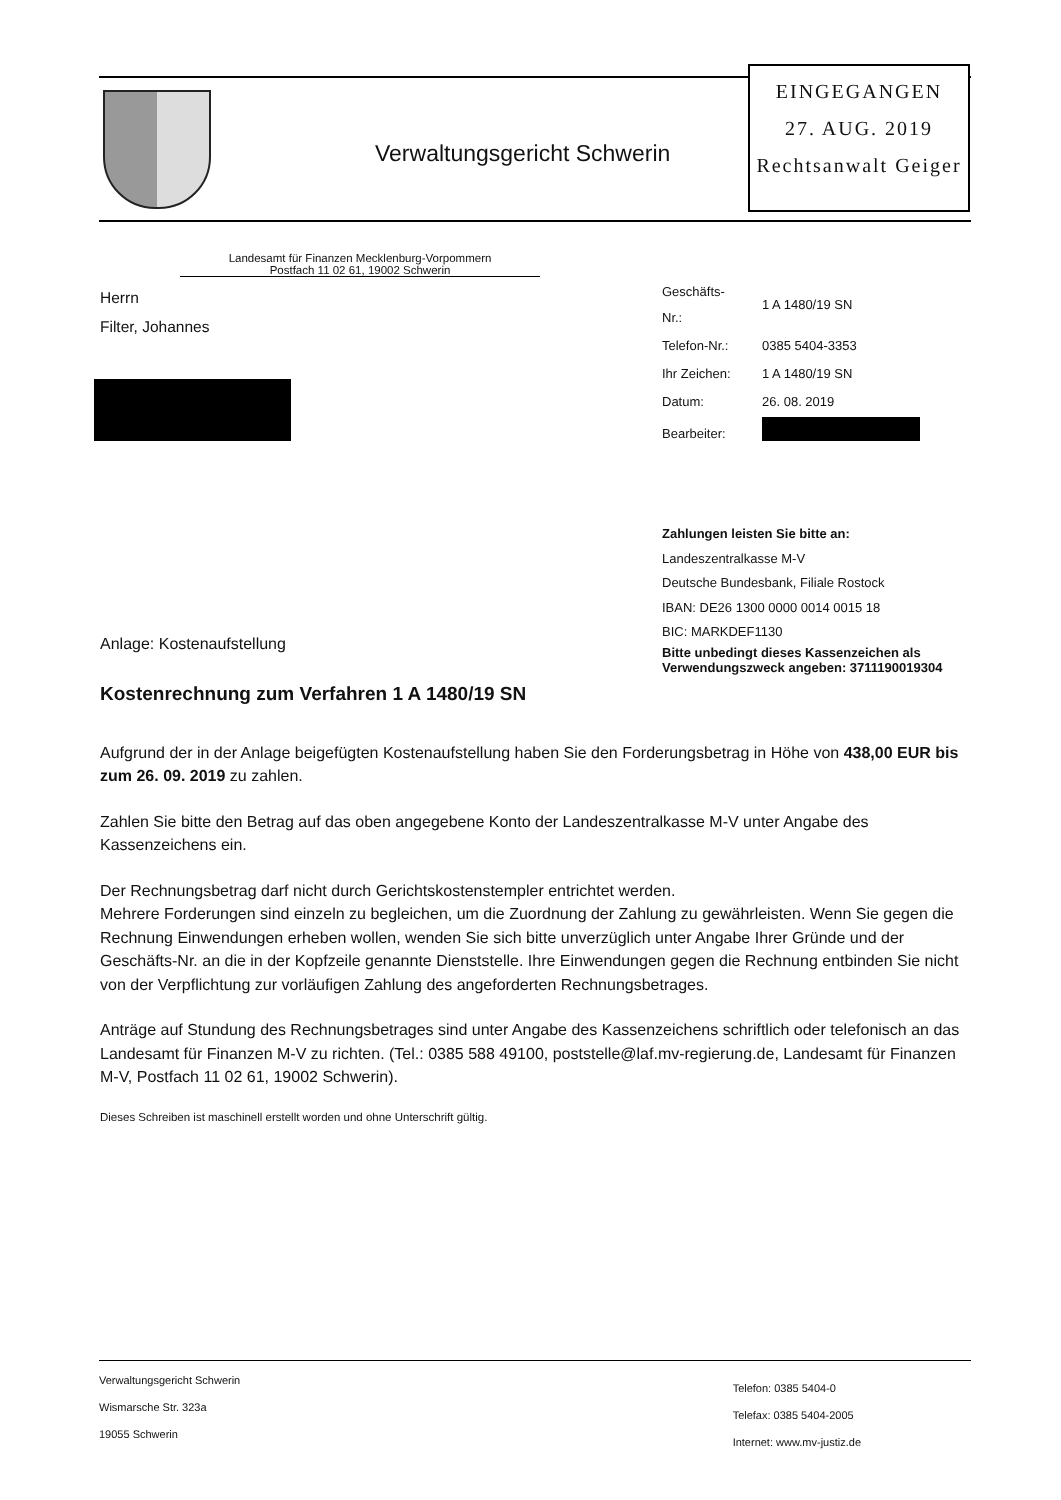Verwaltungsgericht Schwerin
EINGEGANGEN
27. AUG. 2019
Rechtsanwalt Geiger
Landesamt für Finanzen Mecklenburg-Vorpommern
Postfach 11 02 61, 19002 Schwerin
Herrn
Filter, Johannes
| Geschäfts-Nr.: | 1 A 1480/19 SN |
| Telefon-Nr.: | 0385 5404-3353 |
| Ihr Zeichen: | 1 A 1480/19 SN |
| Datum: | 26. 08. 2019 |
| Bearbeiter: | |
Zahlungen leisten Sie bitte an:
Landeszentralkasse M-V
Deutsche Bundesbank, Filiale Rostock
IBAN: DE26 1300 0000 0014 0015 18
BIC: MARKDEF1130
Bitte unbedingt dieses Kassenzeichen als Verwendungszweck angeben: 3711190019304
Anlage: Kostenaufstellung
Kostenrechnung zum Verfahren 1 A 1480/19 SN
Aufgrund der in der Anlage beigefügten Kostenaufstellung haben Sie den Forderungsbetrag in Höhe von 438,00 EUR bis zum 26. 09. 2019 zu zahlen.
Zahlen Sie bitte den Betrag auf das oben angegebene Konto der Landeszentralkasse M-V unter Angabe des Kassenzeichens ein.
Der Rechnungsbetrag darf nicht durch Gerichtskostenstempler entrichtet werden.
Mehrere Forderungen sind einzeln zu begleichen, um die Zuordnung der Zahlung zu gewährleisten. Wenn Sie gegen die Rechnung Einwendungen erheben wollen, wenden Sie sich bitte unverzüglich unter Angabe Ihrer Gründe und der Geschäfts-Nr. an die in der Kopfzeile genannte Dienststelle. Ihre Einwendungen gegen die Rechnung entbinden Sie nicht von der Verpflichtung zur vorläufigen Zahlung des angeforderten Rechnungsbetrages.
Anträge auf Stundung des Rechnungsbetrages sind unter Angabe des Kassenzeichens schriftlich oder telefonisch an das Landesamt für Finanzen M-V zu richten. (Tel.: 0385 588 49100, poststelle@laf.mv-regierung.de, Landesamt für Finanzen M-V, Postfach 11 02 61, 19002 Schwerin).
Dieses Schreiben ist maschinell erstellt worden und ohne Unterschrift gültig.
Verwaltungsgericht Schwerin
Wismarsche Str. 323a
19055 Schwerin
Telefon: 0385 5404-0
Telefax: 0385 5404-2005
Internet: www.mv-justiz.de